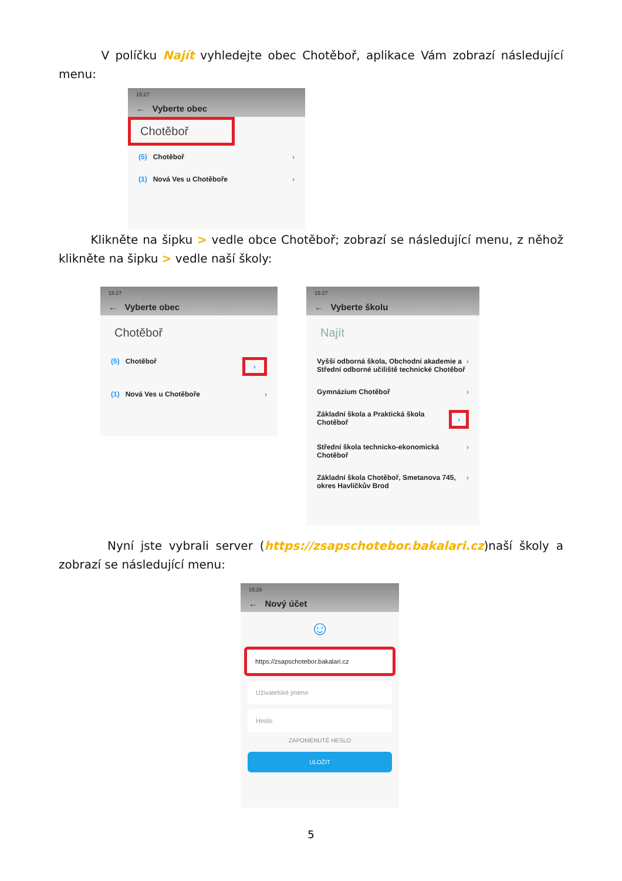V políčku Najít vyhledejte obec Chotěboř, aplikace Vám zobrazí následující menu:
15:27
← Vyberte obec
Chotěboř
(5) Chotěboř ›
(1) Nová Ves u Chotěboře ›
Klikněte na šipku > vedle obce Chotěboř; zobrazí se následující menu, z něhož klikněte na šipku > vedle naší školy:
15:27
← Vyberte obec
Chotěboř
(5) Chotěboř ›
(1) Nová Ves u Chotěboře ›
15:27
← Vyberte školu
Najít
Vyšší odborná škola, Obchodní akademie a Střední odborné učiliště technické Chotěboř ›
Gymnázium Chotěboř ›
Základní škola a Praktická škola Chotěboř ›
Střední škola technicko-ekonomická Chotěboř ›
Základní škola Chotěboř, Smetanova 745, okres Havlíčkův Brod ›
Nyní jste vybrali server (https://zsapschotebor.bakalari.cz)naší školy a zobrazí se následující menu:
15:28
← Nový účet
☺
https://zsapschotebor.bakalari.cz
Uživatelské jméno
Heslo
ZAPOMENUTÉ HESLO
ULOŽIT
5